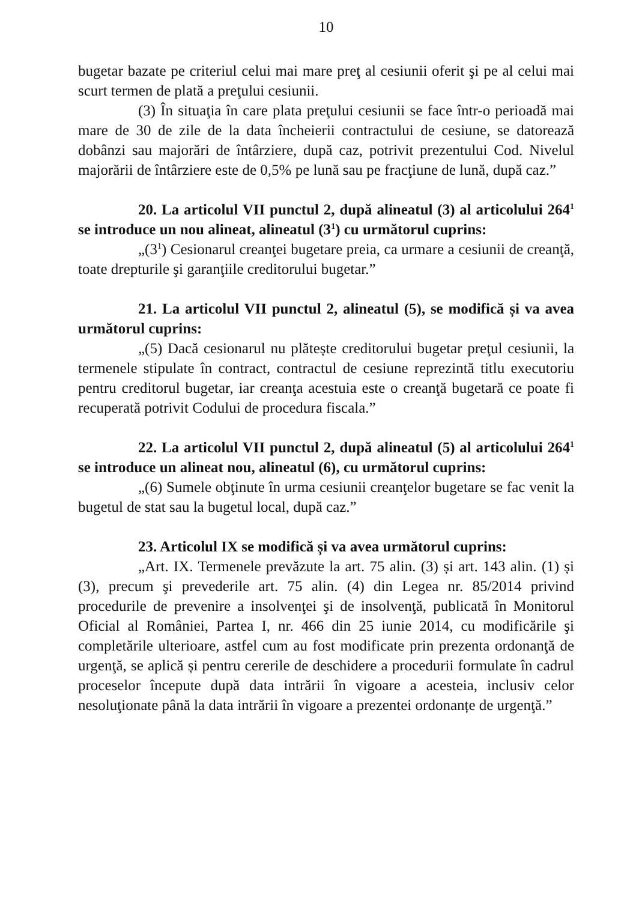10
bugetar bazate pe criteriul celui mai mare preţ al cesiunii oferit şi pe al celui mai scurt termen de plată a preţului cesiunii.
(3) În situaţia în care plata preţului cesiunii se face într-o perioadă mai mare de 30 de zile de la data încheierii contractului de cesiune, se datorează dobânzi sau majorări de întârziere, după caz, potrivit prezentului Cod. Nivelul majorării de întârziere este de 0,5% pe lună sau pe fracţiune de lună, după caz.”
20. La articolul VII punctul 2, după alineatul (3) al articolului 264<sup>1</sup> se introduce un nou alineat, alineatul (3<sup>1</sup>) cu următorul cuprins:
„(3<sup>1</sup>) Cesionarul creanţei bugetare preia, ca urmare a cesiunii de creanţă, toate drepturile şi garanţiile creditorului bugetar.”
21. La articolul VII punctul 2, alineatul (5), se modifică și va avea următorul cuprins:
„(5) Dacă cesionarul nu plătește creditorului bugetar preţul cesiunii, la termenele stipulate în contract, contractul de cesiune reprezintă titlu executoriu pentru creditorul bugetar, iar creanţa acestuia este o creanţă bugetară ce poate fi recuperată potrivit Codului de procedura fiscala.”
22. La articolul VII punctul 2, după alineatul (5) al articolului 264<sup>1</sup> se introduce un alineat nou, alineatul (6), cu următorul cuprins:
„(6) Sumele obţinute în urma cesiunii creanţelor bugetare se fac venit la bugetul de stat sau la bugetul local, după caz.”
23. Articolul IX se modifică și va avea următorul cuprins:
„Art. IX. Termenele prevăzute la art. 75 alin. (3) și art. 143 alin. (1) și (3), precum şi prevederile art. 75 alin. (4) din Legea nr. 85/2014 privind procedurile de prevenire a insolvenţei şi de insolvenţă, publicată în Monitorul Oficial al României, Partea I, nr. 466 din 25 iunie 2014, cu modificările şi completările ulterioare, astfel cum au fost modificate prin prezenta ordonanţă de urgenţă, se aplică și pentru cererile de deschidere a procedurii formulate în cadrul proceselor începute după data intrării în vigoare a acesteia, inclusiv celor nesoluţionate până la data intrării în vigoare a prezentei ordonanțe de urgenţă.”